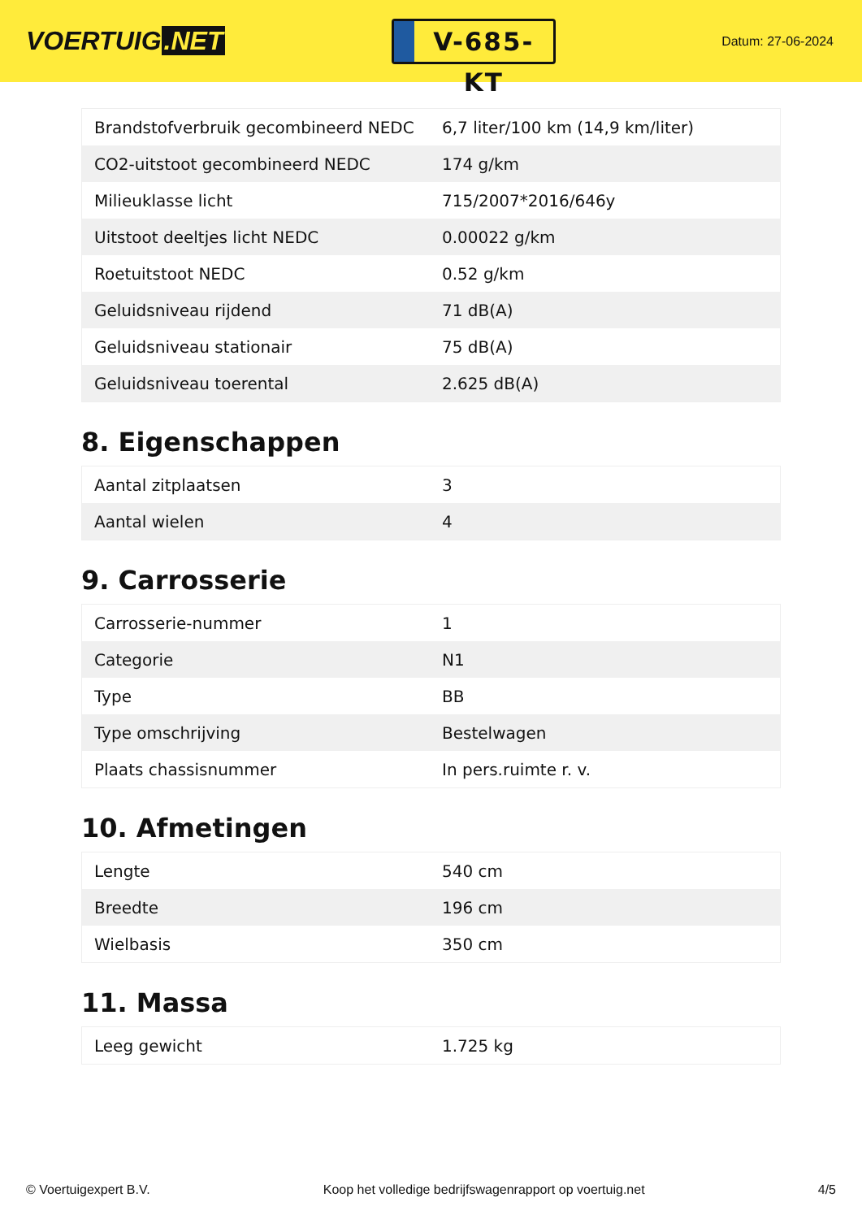VOERTUIG.NET
V-685-KT
Datum: 27-06-2024
| Brandstofverbruik gecombineerd NEDC | 6,7 liter/100 km (14,9 km/liter) |
| CO2-uitstoot gecombineerd NEDC | 174 g/km |
| Milieuklasse licht | 715/2007*2016/646y |
| Uitstoot deeltjes licht NEDC | 0.00022 g/km |
| Roetuitstoot NEDC | 0.52 g/km |
| Geluidsniveau rijdend | 71 dB(A) |
| Geluidsniveau stationair | 75 dB(A) |
| Geluidsniveau toerental | 2.625 dB(A) |
8. Eigenschappen
| Aantal zitplaatsen | 3 |
| Aantal wielen | 4 |
9. Carrosserie
| Carrosserie-nummer | 1 |
| Categorie | N1 |
| Type | BB |
| Type omschrijving | Bestelwagen |
| Plaats chassisnummer | In pers.ruimte r. v. |
10. Afmetingen
| Lengte | 540 cm |
| Breedte | 196 cm |
| Wielbasis | 350 cm |
11. Massa
| Leeg gewicht | 1.725 kg |
© Voertuigexpert B.V. Koop het volledige bedrijfswagenrapport op voertuig.net 4/5